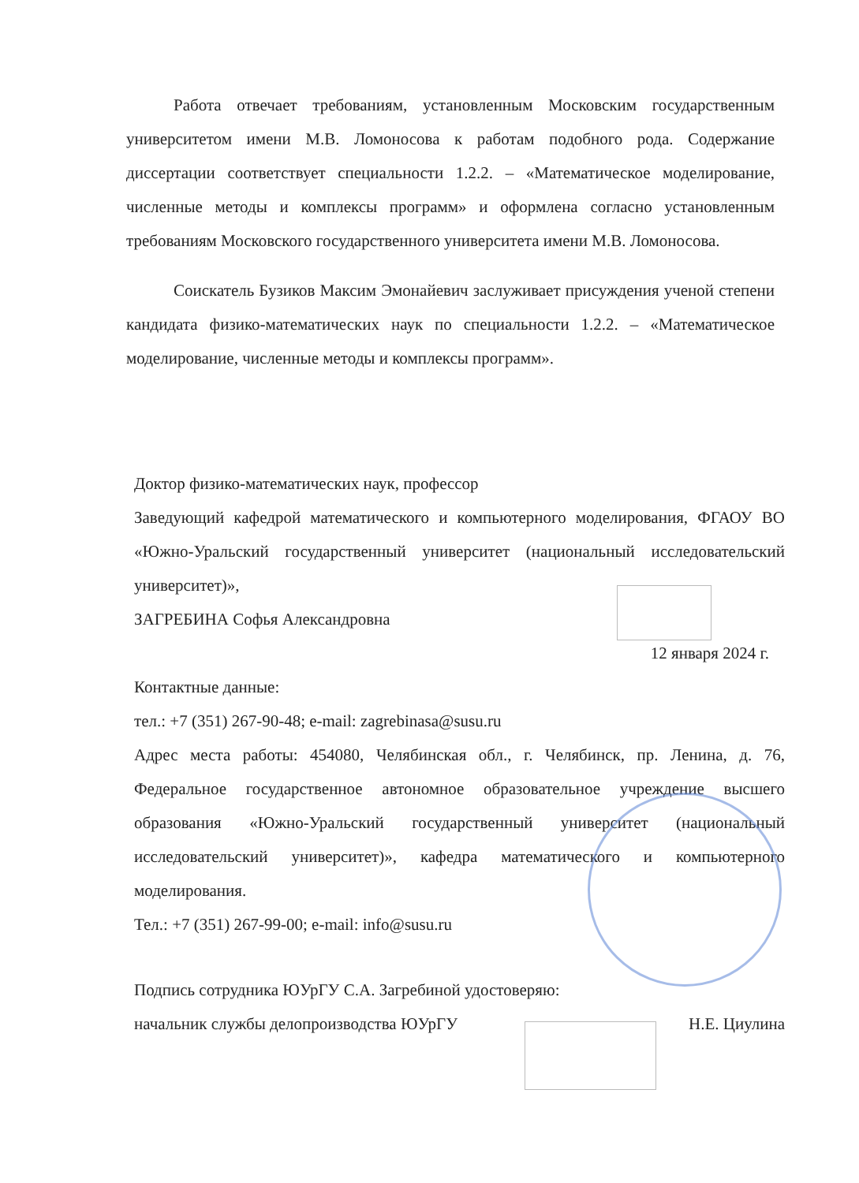Работа отвечает требованиям, установленным Московским государственным университетом имени М.В. Ломоносова к работам подобного рода. Содержание диссертации соответствует специальности 1.2.2. – «Математическое моделирование, численные методы и комплексы программ» и оформлена согласно установленным требованиям Московского государственного университета имени М.В. Ломоносова.
Соискатель Бузиков Максим Эмонайевич заслуживает присуждения ученой степени кандидата физико-математических наук по специальности 1.2.2. – «Математическое моделирование, численные методы и комплексы программ».
Доктор физико-математических наук, профессор
Заведующий кафедрой математического и компьютерного моделирования, ФГАОУ ВО «Южно-Уральский государственный университет (национальный исследовательский университет)»,
ЗАГРЕБИНА Софья Александровна
12 января 2024 г.
Контактные данные:
тел.: +7 (351) 267-90-48; e-mail: zagrebinasa@susu.ru
Адрес места работы: 454080, Челябинская обл., г. Челябинск, пр. Ленина, д. 76, Федеральное государственное автономное образовательное учреждение высшего образования «Южно-Уральский государственный университет (национальный исследовательский университет)», кафедра математического и компьютерного моделирования.
Тел.: +7 (351) 267-99-00; e-mail: info@susu.ru
Подпись сотрудника ЮУрГУ С.А. Загребиной удостоверяю:
начальник службы делопроизводства ЮУрГУ Н.Е. Циулина